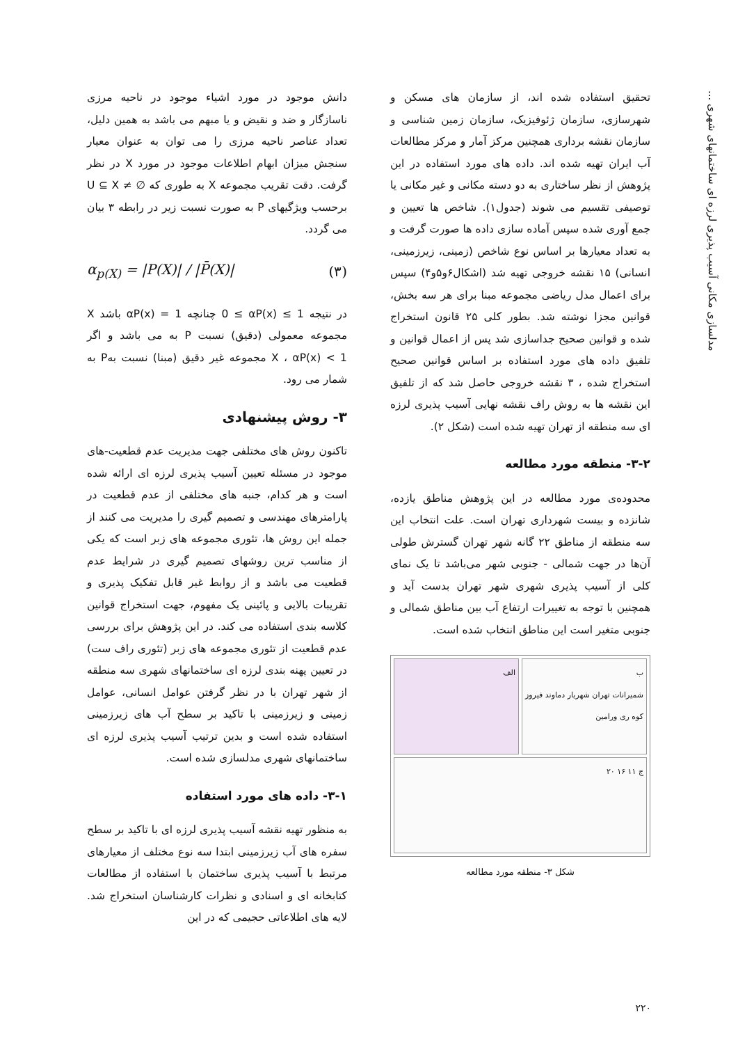مدلسازی مکانی آسیب پذیری لرزه ای ساختمانهای شهری ...
دانش موجود در مورد اشیاء موجود در ناحیه مرزی ناسازگار و ضد و نقیض و یا مبهم می باشد به همین دلیل، تعداد عناصر ناحیه مرزی را می توان به عنوان معیار سنجش میزان ابهام اطلاعات موجود در مورد X در نظر گرفت. دقت تقریب مجموعه X به طوری که U ⊆ X ≠ ∅ برحسب ویژگیهای P به صورت نسبت زیر در رابطه ۳ بیان می گردد.
α<sub>p(X)</sub> = |P(X)| / |P̄(X)| (۳)
در نتیجه 0 ≤ αP(x) ≤ 1 چنانچه αP(x) = 1 باشد X مجموعه معمولی (دقیق) نسبت P به می باشد و اگر αP(x) < 1 ، X مجموعه غیر دقیق (مبنا) نسبت بهP به شمار می رود.
۳- روش پیشنهادی
تاکنون روش های مختلفی جهت مدیریت عدم قطعیت-های موجود در مسئله تعیین آسیب پذیری لرزه ای ارائه شده است و هر کدام، جنبه های مختلفی از عدم قطعیت در پارامترهای مهندسی و تصمیم گیری را مدیریت می کنند از جمله این روش ها، تئوری مجموعه های زبر است که یکی از مناسب ترین روشهای تصمیم گیری در شرایط عدم قطعیت می باشد و از روابط غیر قابل تفکیک پذیری و تقریبات بالایی و پائینی یک مفهوم، جهت استخراج قوانین کلاسه بندی استفاده می کند. در این پژوهش برای بررسی عدم قطعیت از تئوری مجموعه های زبر (تئوری راف ست) در تعیین پهنه بندی لرزه ای ساختمانهای شهری سه منطقه از شهر تهران با در نظر گرفتن عوامل انسانی، عوامل زمینی و زیرزمینی با تاکید بر سطح آب های زیرزمینی استفاده شده است و بدین ترتیب آسیب پذیری لرزه ای ساختمانهای شهری مدلسازی شده است.
۳-۱- داده های مورد استفاده
به منظور تهیه نقشه آسیب پذیری لرزه ای با تاکید بر سطح سفره های آب زیرزمینی ابتدا سه نوع مختلف از معیارهای مرتبط با آسیب پذیری ساختمان با استفاده از مطالعات کتابخانه ای و اسنادی و نظرات کارشناسان استخراج شد. لایه های اطلاعاتی حجیمی که در این
تحقیق استفاده شده اند، از سازمان های مسکن و شهرسازی، سازمان ژئوفیزیک، سازمان زمین شناسی و سازمان نقشه برداری همچنین مرکز آمار و مرکز مطالعات آب ایران تهیه شده اند. داده های مورد استفاده در این پژوهش از نظر ساختاری به دو دسته مکانی و غیر مکانی یا توصیفی تقسیم می شوند (جدول۱). شاخص ها تعیین و جمع آوری شده سپس آماده سازی داده ها صورت گرفت و به تعداد معیارها بر اساس نوع شاخص (زمینی، زیرزمینی، انسانی) ۱۵ نقشه خروجی تهیه شد (اشکال۶و۵و۴) سپس برای اعمال مدل ریاضی مجموعه مبنا برای هر سه بخش، قوانین مجزا نوشته شد. بطور کلی ۲۵ قانون استخراج شده و قوانین صحیح جداسازی شد پس از اعمال قوانین و تلفیق داده های مورد استفاده بر اساس قوانین صحیح استخراج شده ، ۳ نقشه خروجی حاصل شد که از تلفیق این نقشه ها به روش راف نقشه نهایی آسیب پذیری لرزه ای سه منطقه از تهران تهیه شده است (شکل ۲).
۳-۲- منطقه مورد مطالعه
محدوده‌ی مورد مطالعه در این پژوهش مناطق یازده، شانزده و بیست شهرداری تهران است. علت انتخاب این سه منطقه از مناطق ۲۲ گانه شهر تهران گسترش طولی آن‌ها در جهت شمالی - جنوبی شهر می‌باشد تا یک نمای کلی از آسیب پذیری شهری شهر تهران بدست آید و همچنین با توجه به تغییرات ارتفاع آب بین مناطق شمالی و جنوبی متغیر است این مناطق انتخاب شده است.
ب
شمیرانات تهران شهریار دماوند فیروز کوه ری ورامین
الف
ج ۱۱ ۱۶ ۲۰
شکل ۳- منطقه مورد مطالعه
۲۲۰